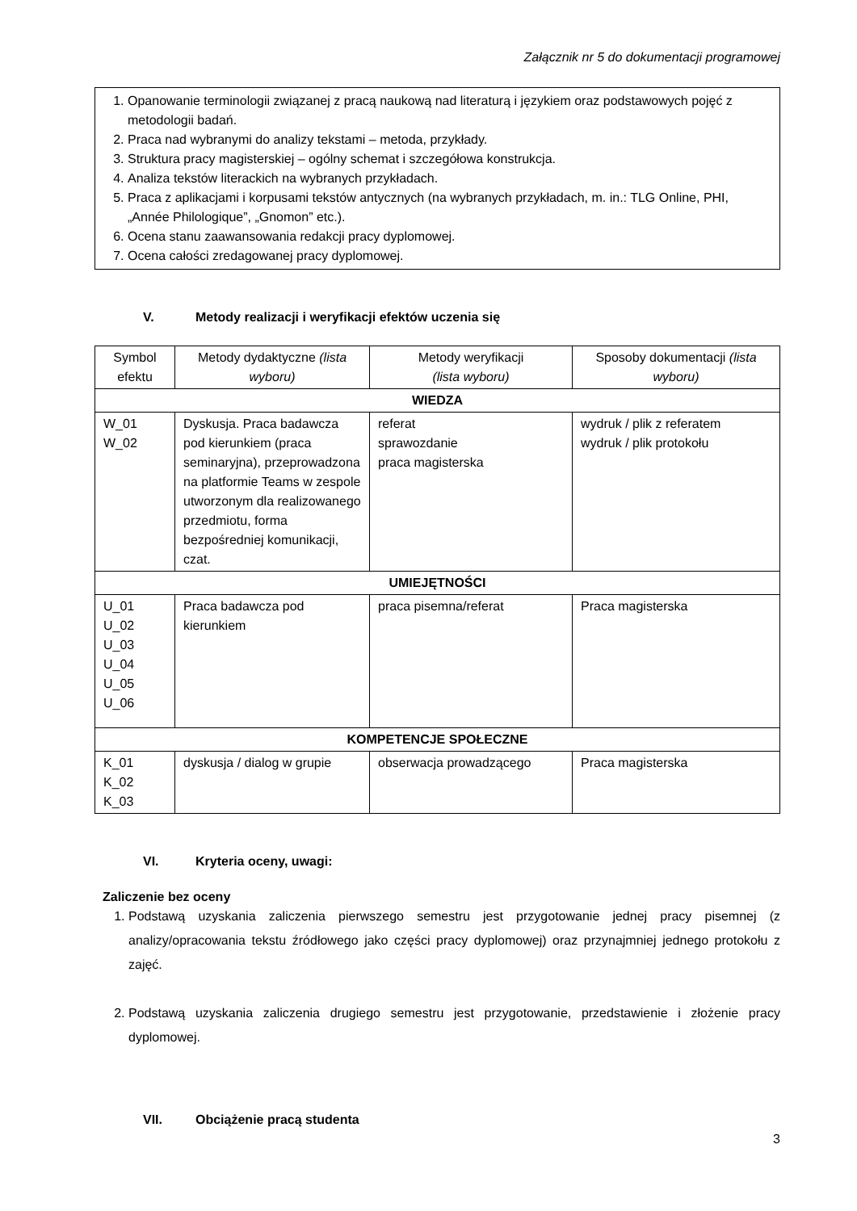Załącznik nr 5 do dokumentacji programowej
1. Opanowanie terminologii związanej z pracą naukową nad literaturą i językiem oraz podstawowych pojęć z metodologii badań.
2. Praca nad wybranymi do analizy tekstami – metoda, przykłady.
3. Struktura pracy magisterskiej – ogólny schemat i szczegółowa konstrukcja.
4. Analiza tekstów literackich na wybranych przykładach.
5. Praca z aplikacjami i korpusami tekstów antycznych (na wybranych przykładach, m. in.: TLG Online, PHI, „Année Philologique”, „Gnomon” etc.).
6. Ocena stanu zaawansowania redakcji pracy dyplomowej.
7. Ocena całości zredagowanej pracy dyplomowej.
V. Metody realizacji i weryfikacji efektów uczenia się
| Symbol efektu | Metody dydaktyczne (lista wyboru) | Metody weryfikacji (lista wyboru) | Sposoby dokumentacji (lista wyboru) |
| --- | --- | --- | --- |
| WIEDZA | | | |
| W_01 W_02 | Dyskusja. Praca badawcza pod kierunkiem (praca seminaryjna), przeprowadzona na platformie Teams w zespole utworzonym dla realizowanego przedmiotu, forma bezpośredniej komunikacji, czat. | referat sprawozdanie praca magisterska | wydruk / plik z referatem wydruk / plik protokołu |
| UMIEJĘTNOŚCI | | | |
| U_01 U_02 U_03 U_04 U_05 U_06 | Praca badawcza pod kierunkiem | praca pisemna/referat | Praca magisterska |
| KOMPETENCJE SPOŁECZNE | | | |
| K_01 K_02 K_03 | dyskusja / dialog w grupie | obserwacja prowadzącego | Praca magisterska |
VI. Kryteria oceny, uwagi:
Zaliczenie bez oceny
1. Podstawą uzyskania zaliczenia pierwszego semestru jest przygotowanie jednej pracy pisemnej (z analizy/opracowania tekstu źródłowego jako części pracy dyplomowej) oraz przynajmniej jednego protokołu z zajęć.
2. Podstawą uzyskania zaliczenia drugiego semestru jest przygotowanie, przedstawienie i złożenie pracy dyplomowej.
VII. Obciążenie pracą studenta
3